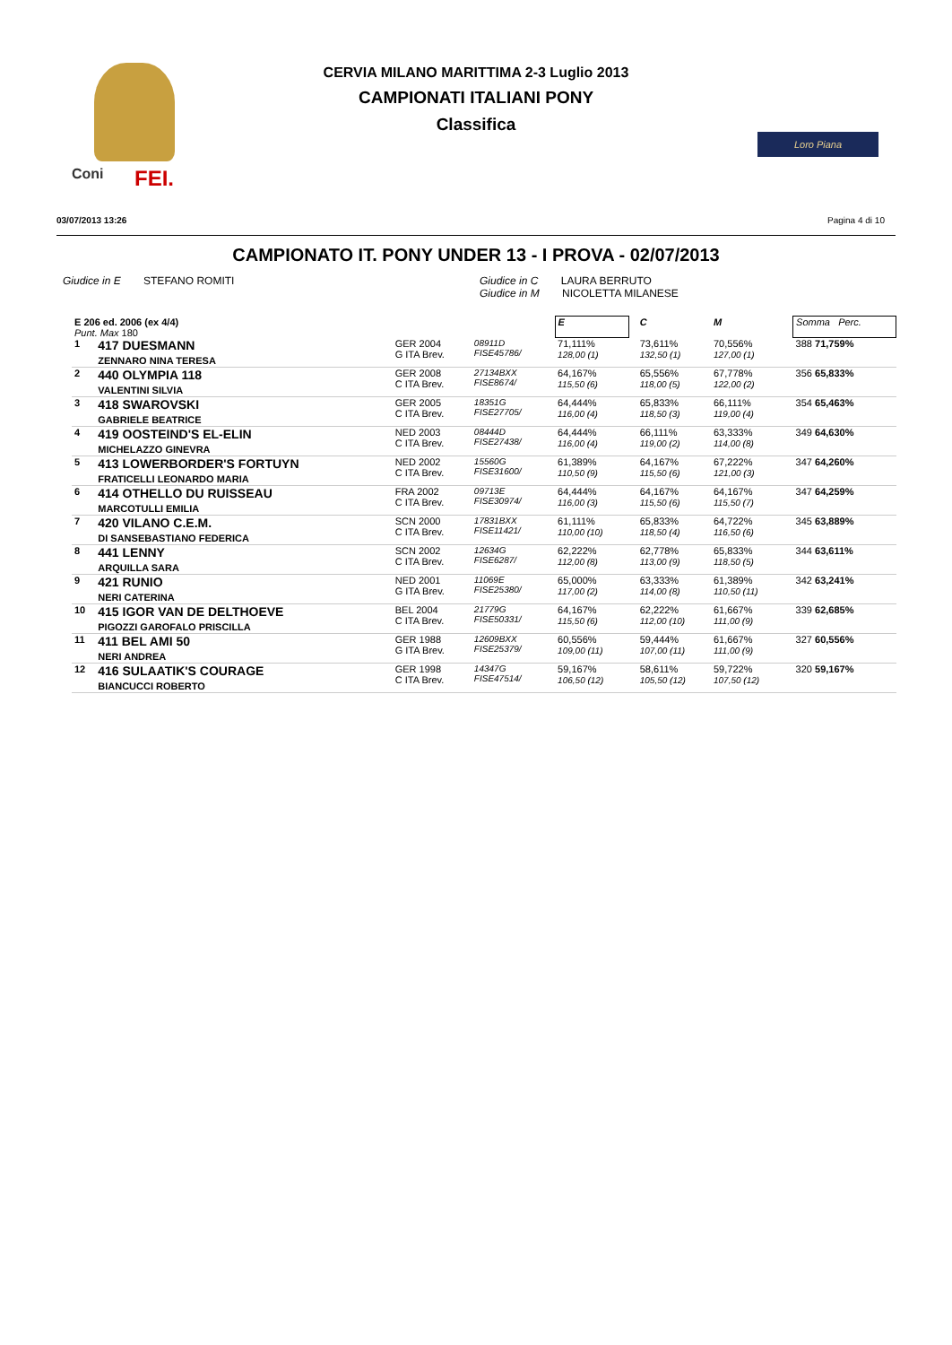Coni FEI.
Loro Piana
CERVIA MILANO MARITTIMA 2-3 Luglio 2013
CAMPIONATI ITALIANI PONY
Classifica
03/07/2013 13:26 Pagina 4 di 10
CAMPIONATO IT. PONY UNDER 13 - I PROVA - 02/07/2013
Giudice in E STEFANO ROMITI Giudice in C LAURA BERRUTO
Giudice in M NICOLETTA MILANESE
| E 206 ed. 2006 (ex 4/4) Punt. Max 180 | | | | | E | | C | M | | Somma Perc. |
| 1 | 417 DUESMANN ZENNARO NINA TERESA | GER 2004 G ITA Brev. | 08911D FISE45786/ | | 71,111% 128,00 (1) | | 73,611% 132,50 (1) | 70,556% 127,00 (1) | | 388 71,759% |
| 2 | 440 OLYMPIA 118 VALENTINI SILVIA | GER 2008 C ITA Brev. | 27134BXX FISE8674/ | | 64,167% 115,50 (6) | | 65,556% 118,00 (5) | 67,778% 122,00 (2) | | 356 65,833% |
| 3 | 418 SWAROVSKI GABRIELE BEATRICE | GER 2005 C ITA Brev. | 18351G FISE27705/ | | 64,444% 116,00 (4) | | 65,833% 118,50 (3) | 66,111% 119,00 (4) | | 354 65,463% |
| 4 | 419 OOSTEIND'S EL-ELIN MICHELAZZO GINEVRA | NED 2003 C ITA Brev. | 08444D FISE27438/ | | 64,444% 116,00 (4) | | 66,111% 119,00 (2) | 63,333% 114,00 (8) | | 349 64,630% |
| 5 | 413 LOWERBORDER'S FORTUYN FRATICELLI LEONARDO MARIA | NED 2002 C ITA Brev. | 15560G FISE31600/ | | 61,389% 110,50 (9) | | 64,167% 115,50 (6) | 67,222% 121,00 (3) | | 347 64,260% |
| 6 | 414 OTHELLO DU RUISSEAU MARCOTULLI EMILIA | FRA 2002 C ITA Brev. | 09713E FISE30974/ | | 64,444% 116,00 (3) | | 64,167% 115,50 (6) | 64,167% 115,50 (7) | | 347 64,259% |
| 7 | 420 VILANO C.E.M. DI SANSEBASTIANO FEDERICA | SCN 2000 C ITA Brev. | 17831BXX FISE11421/ | | 61,111% 110,00 (10) | | 65,833% 118,50 (4) | 64,722% 116,50 (6) | | 345 63,889% |
| 8 | 441 LENNY ARQUILLA SARA | SCN 2002 C ITA Brev. | 12634G FISE6287/ | | 62,222% 112,00 (8) | | 62,778% 113,00 (9) | 65,833% 118,50 (5) | | 344 63,611% |
| 9 | 421 RUNIO NERI CATERINA | NED 2001 G ITA Brev. | 11069E FISE25380/ | | 65,000% 117,00 (2) | | 63,333% 114,00 (8) | 61,389% 110,50 (11) | | 342 63,241% |
| 10 | 415 IGOR VAN DE DELTHOEVE PIGOZZI GAROFALO PRISCILLA | BEL 2004 C ITA Brev. | 21779G FISE50331/ | | 64,167% 115,50 (6) | | 62,222% 112,00 (10) | 61,667% 111,00 (9) | | 339 62,685% |
| 11 | 411 BEL AMI 50 NERI ANDREA | GER 1988 G ITA Brev. | 12609BXX FISE25379/ | | 60,556% 109,00 (11) | | 59,444% 107,00 (11) | 61,667% 111,00 (9) | | 327 60,556% |
| 12 | 416 SULAATIK'S COURAGE BIANCUCCI ROBERTO | GER 1998 C ITA Brev. | 14347G FISE47514/ | | 59,167% 106,50 (12) | | 58,611% 105,50 (12) | 59,722% 107,50 (12) | | 320 59,167% |